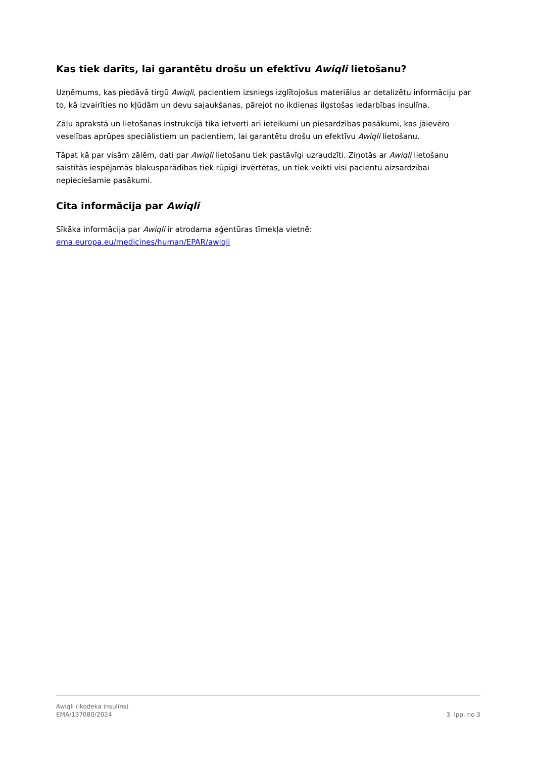Kas tiek darīts, lai garantētu drošu un efektīvu Awiqli lietošanu?
Uzņēmums, kas piedāvā tirgū Awiqli, pacientiem izsniegs izglītojošus materiālus ar detalizētu informāciju par to, kā izvairīties no kļūdām un devu sajaukšanas, pārejot no ikdienas ilgstošas iedarbības insulīna.
Zāļu aprakstā un lietošanas instrukcijā tika ietverti arī ieteikumi un piesardzības pasākumi, kas jāievēro veselības aprūpes speciālistiem un pacientiem, lai garantētu drošu un efektīvu Awiqli lietošanu.
Tāpat kā par visām zālēm, dati par Awiqli lietošanu tiek pastāvīgi uzraudzīti. Ziņotās ar Awiqli lietošanu saistītās iespējamās blakusparādības tiek rūpīgi izvērtētas, un tiek veikti visi pacientu aizsardzībai nepieciešamie pasākumi.
Cita informācija par Awiqli
Sīkāka informācija par Awiqli ir atrodama aģentūras tīmekļa vietnē:
ema.europa.eu/medicines/human/EPAR/awiqli
Awiqli (ikodeka insulīns)
EMA/137080/2024
3. lpp. no 3